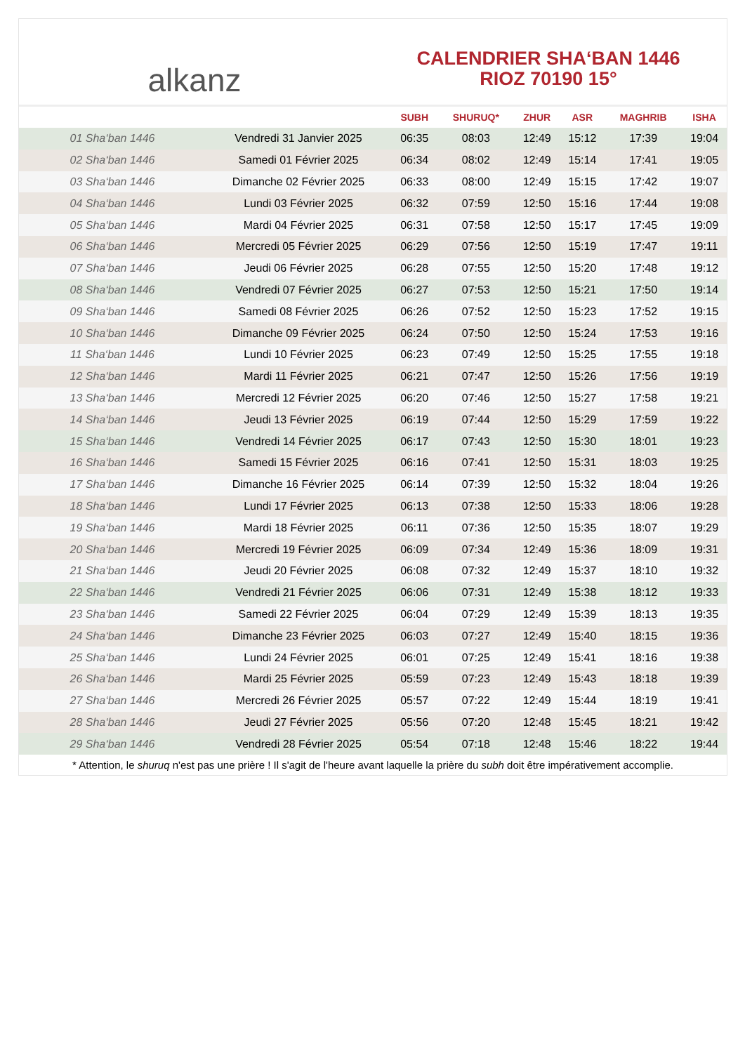alkanz
CALENDRIER SHA‘BAN 1446
RIOZ 70190 15°
| | | SUBH | SHURUQ* | ZHUR | ASR | MAGHRIB | ISHA |
| --- | --- | --- | --- | --- | --- | --- | --- |
| 01 Sha‘ban 1446 | Vendredi 31 Janvier 2025 | 06:35 | 08:03 | 12:49 | 15:12 | 17:39 | 19:04 |
| 02 Sha‘ban 1446 | Samedi 01 Février 2025 | 06:34 | 08:02 | 12:49 | 15:14 | 17:41 | 19:05 |
| 03 Sha‘ban 1446 | Dimanche 02 Février 2025 | 06:33 | 08:00 | 12:49 | 15:15 | 17:42 | 19:07 |
| 04 Sha‘ban 1446 | Lundi 03 Février 2025 | 06:32 | 07:59 | 12:50 | 15:16 | 17:44 | 19:08 |
| 05 Sha‘ban 1446 | Mardi 04 Février 2025 | 06:31 | 07:58 | 12:50 | 15:17 | 17:45 | 19:09 |
| 06 Sha‘ban 1446 | Mercredi 05 Février 2025 | 06:29 | 07:56 | 12:50 | 15:19 | 17:47 | 19:11 |
| 07 Sha‘ban 1446 | Jeudi 06 Février 2025 | 06:28 | 07:55 | 12:50 | 15:20 | 17:48 | 19:12 |
| 08 Sha‘ban 1446 | Vendredi 07 Février 2025 | 06:27 | 07:53 | 12:50 | 15:21 | 17:50 | 19:14 |
| 09 Sha‘ban 1446 | Samedi 08 Février 2025 | 06:26 | 07:52 | 12:50 | 15:23 | 17:52 | 19:15 |
| 10 Sha‘ban 1446 | Dimanche 09 Février 2025 | 06:24 | 07:50 | 12:50 | 15:24 | 17:53 | 19:16 |
| 11 Sha‘ban 1446 | Lundi 10 Février 2025 | 06:23 | 07:49 | 12:50 | 15:25 | 17:55 | 19:18 |
| 12 Sha‘ban 1446 | Mardi 11 Février 2025 | 06:21 | 07:47 | 12:50 | 15:26 | 17:56 | 19:19 |
| 13 Sha‘ban 1446 | Mercredi 12 Février 2025 | 06:20 | 07:46 | 12:50 | 15:27 | 17:58 | 19:21 |
| 14 Sha‘ban 1446 | Jeudi 13 Février 2025 | 06:19 | 07:44 | 12:50 | 15:29 | 17:59 | 19:22 |
| 15 Sha‘ban 1446 | Vendredi 14 Février 2025 | 06:17 | 07:43 | 12:50 | 15:30 | 18:01 | 19:23 |
| 16 Sha‘ban 1446 | Samedi 15 Février 2025 | 06:16 | 07:41 | 12:50 | 15:31 | 18:03 | 19:25 |
| 17 Sha‘ban 1446 | Dimanche 16 Février 2025 | 06:14 | 07:39 | 12:50 | 15:32 | 18:04 | 19:26 |
| 18 Sha‘ban 1446 | Lundi 17 Février 2025 | 06:13 | 07:38 | 12:50 | 15:33 | 18:06 | 19:28 |
| 19 Sha‘ban 1446 | Mardi 18 Février 2025 | 06:11 | 07:36 | 12:50 | 15:35 | 18:07 | 19:29 |
| 20 Sha‘ban 1446 | Mercredi 19 Février 2025 | 06:09 | 07:34 | 12:49 | 15:36 | 18:09 | 19:31 |
| 21 Sha‘ban 1446 | Jeudi 20 Février 2025 | 06:08 | 07:32 | 12:49 | 15:37 | 18:10 | 19:32 |
| 22 Sha‘ban 1446 | Vendredi 21 Février 2025 | 06:06 | 07:31 | 12:49 | 15:38 | 18:12 | 19:33 |
| 23 Sha‘ban 1446 | Samedi 22 Février 2025 | 06:04 | 07:29 | 12:49 | 15:39 | 18:13 | 19:35 |
| 24 Sha‘ban 1446 | Dimanche 23 Février 2025 | 06:03 | 07:27 | 12:49 | 15:40 | 18:15 | 19:36 |
| 25 Sha‘ban 1446 | Lundi 24 Février 2025 | 06:01 | 07:25 | 12:49 | 15:41 | 18:16 | 19:38 |
| 26 Sha‘ban 1446 | Mardi 25 Février 2025 | 05:59 | 07:23 | 12:49 | 15:43 | 18:18 | 19:39 |
| 27 Sha‘ban 1446 | Mercredi 26 Février 2025 | 05:57 | 07:22 | 12:49 | 15:44 | 18:19 | 19:41 |
| 28 Sha‘ban 1446 | Jeudi 27 Février 2025 | 05:56 | 07:20 | 12:48 | 15:45 | 18:21 | 19:42 |
| 29 Sha‘ban 1446 | Vendredi 28 Février 2025 | 05:54 | 07:18 | 12:48 | 15:46 | 18:22 | 19:44 |
* Attention, le shuruq n'est pas une prière ! Il s'agit de l'heure avant laquelle la prière du subh doit être impérativement accomplie.